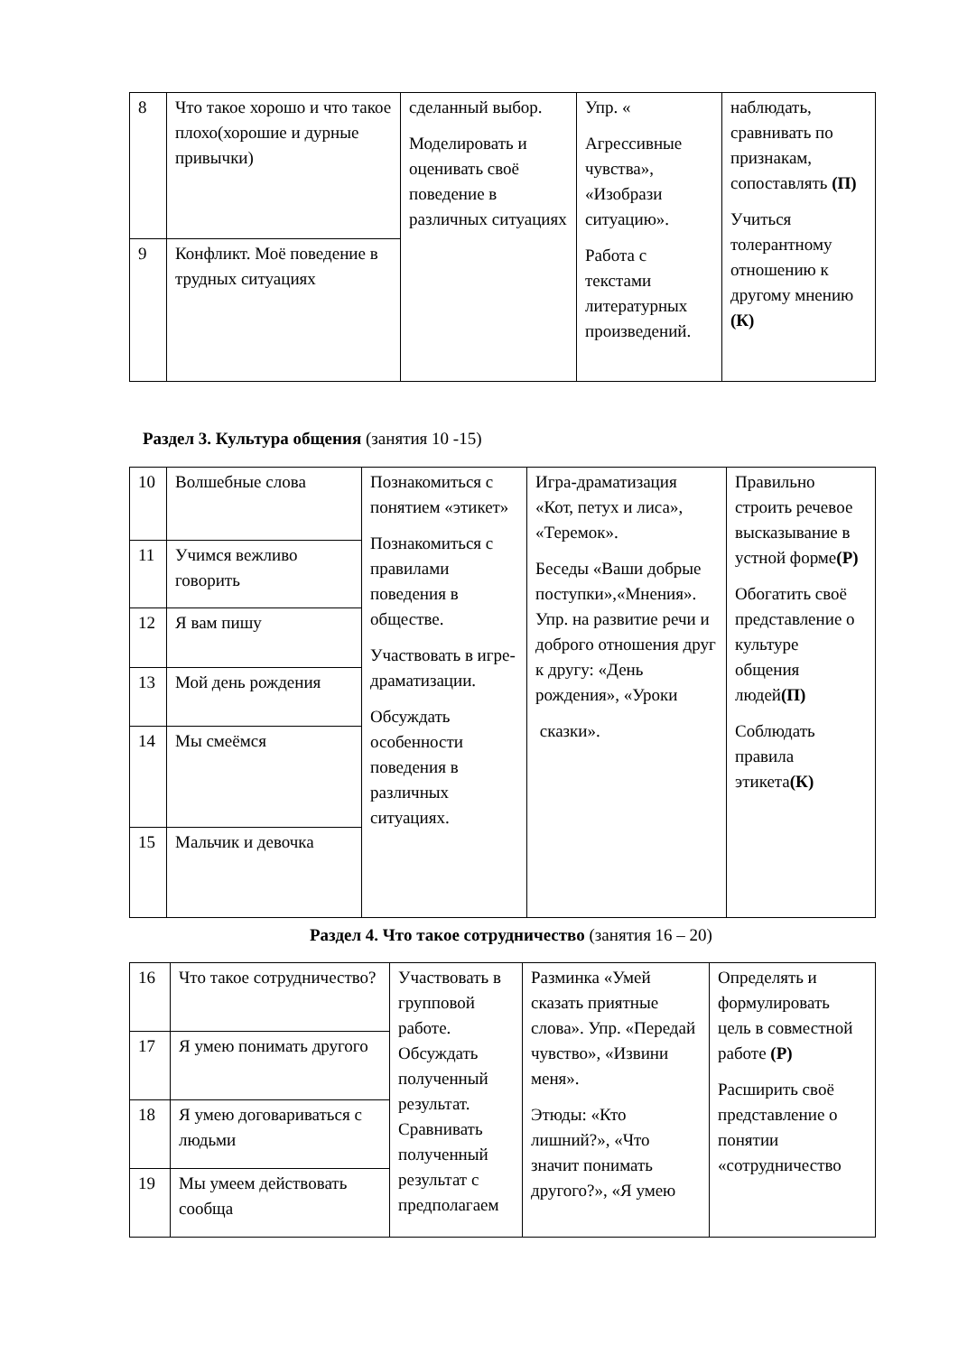| 8 | Что такое хорошо и что такое плохо(хорошие и дурные привычки) | сделанный выбор. Моделировать и оценивать своё поведение в различных ситуациях | Упр. « Агрессивные чувства», «Изобрази ситуацию». Работа с текстами литературных произведений. | наблюдать, сравнивать по признакам, сопоставлять (П) Учиться толерантному отношению к другому мнению (К) |
| 9 | Конфликт. Моё поведение в трудных ситуациях | | | |
Раздел 3. Культура общения (занятия 10 -15)
| 10 | Волшебные слова | Познакомиться с понятием «этикет» Познакомиться с правилами поведения в обществе. Участвовать в игре-драматизации. Обсуждать особенности поведения в различных ситуациях. | Игра-драматизация «Кот, петух и лиса», «Теремок». Беседы «Ваши добрые поступки»,«Мнения». Упр. на развитие речи и доброго отношения друг к другу: «День рождения», «Уроки сказки». | Правильно строить речевое высказывание в устной форме (Р) Обогатить своё представление о культуре общения людей (П) Соблюдать правила этикета (К) |
| 11 | Учимся вежливо говорить | | | |
| 12 | Я вам пишу | | | |
| 13 | Мой день рождения | | | |
| 14 | Мы смеёмся | | | |
| 15 | Мальчик и девочка | | | |
Раздел 4. Что такое сотрудничество (занятия 16 – 20)
| 16 | Что такое сотрудничество? | Участвовать в групповой работе. Обсуждать полученный результат. Сравнивать полученный результат с предполагаем | Разминка «Умей сказать приятные слова». Упр. «Передай чувство», «Извини меня». Этюды: «Кто лишний?», «Что значит понимать другого?», «Я умею | Определять и формулировать цель в совместной работе (Р) Расширить своё представление о понятии «сотрудничество |
| 17 | Я умею понимать другого | | | |
| 18 | Я умею договариваться с людьми | | | |
| 19 | Мы умеем действовать сообща | | | |